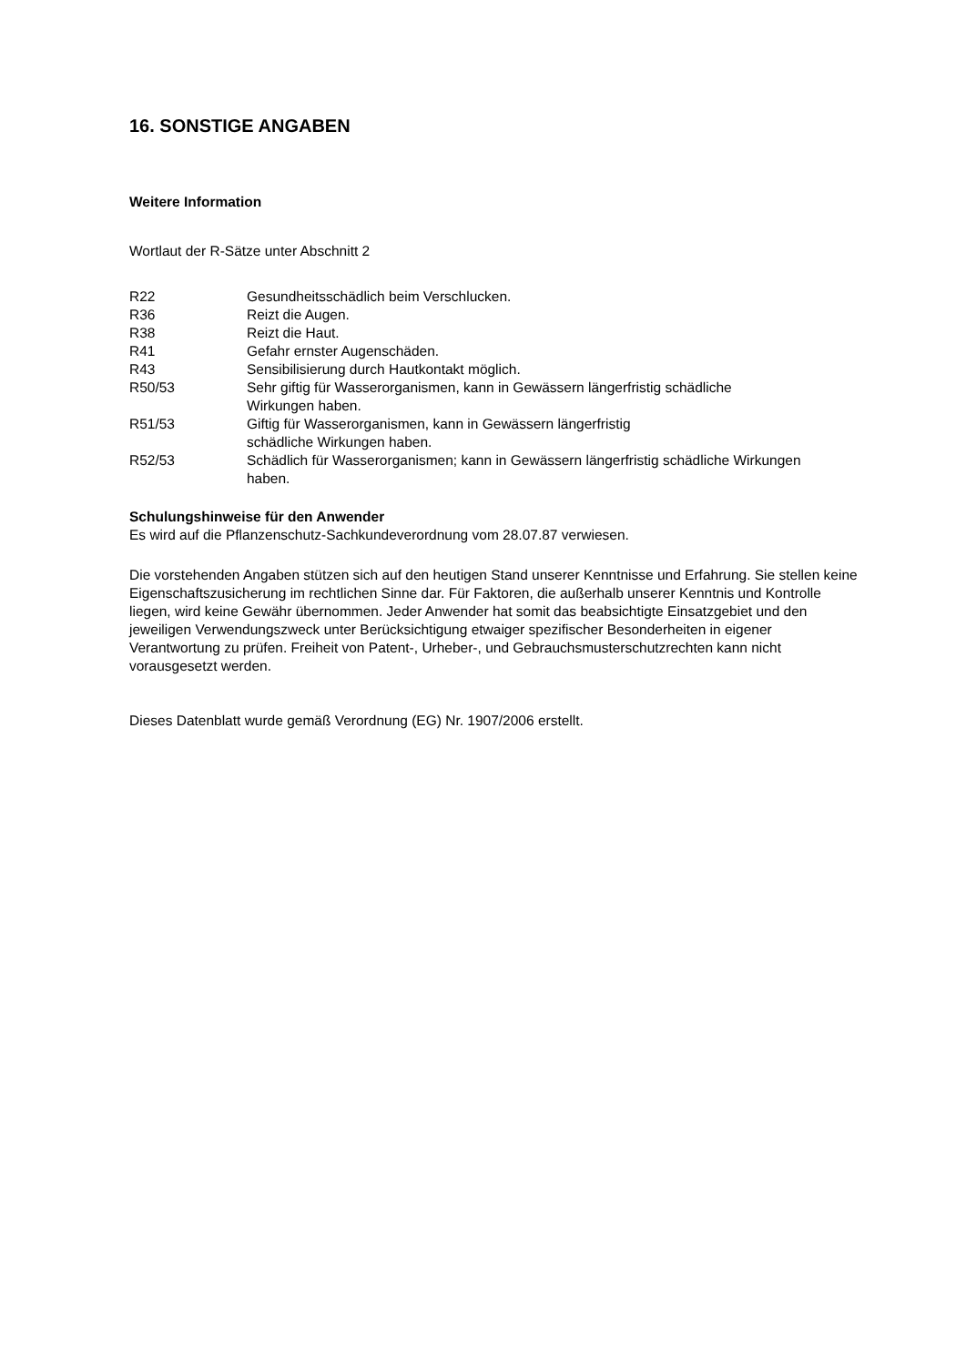16. SONSTIGE ANGABEN
Weitere Information
Wortlaut der R-Sätze unter Abschnitt 2
| R22 | Gesundheitsschädlich beim Verschlucken. |
| R36 | Reizt die Augen. |
| R38 | Reizt die Haut. |
| R41 | Gefahr ernster Augenschäden. |
| R43 | Sensibilisierung durch Hautkontakt möglich. |
| R50/53 | Sehr giftig für Wasserorganismen, kann in Gewässern längerfristig schädliche Wirkungen haben. |
| R51/53 | Giftig für Wasserorganismen, kann in Gewässern längerfristig schädliche Wirkungen haben. |
| R52/53 | Schädlich für Wasserorganismen; kann in Gewässern längerfristig schädliche Wirkungen haben. |
Schulungshinweise für den Anwender
Es wird auf die Pflanzenschutz-Sachkundeverordnung vom 28.07.87 verwiesen.
Die vorstehenden Angaben stützen sich auf den heutigen Stand unserer Kenntnisse und Erfahrung. Sie stellen keine Eigenschaftszusicherung im rechtlichen Sinne dar. Für Faktoren, die außerhalb unserer Kenntnis und Kontrolle liegen, wird keine Gewähr übernommen. Jeder Anwender hat somit das beabsichtigte Einsatzgebiet und den jeweiligen Verwendungszweck unter Berücksichtigung etwaiger spezifischer Besonderheiten in eigener Verantwortung zu prüfen. Freiheit von Patent-, Urheber-, und Gebrauchsmusterschutzrechten kann nicht vorausgesetzt werden.
Dieses Datenblatt wurde gemäß Verordnung (EG) Nr. 1907/2006 erstellt.